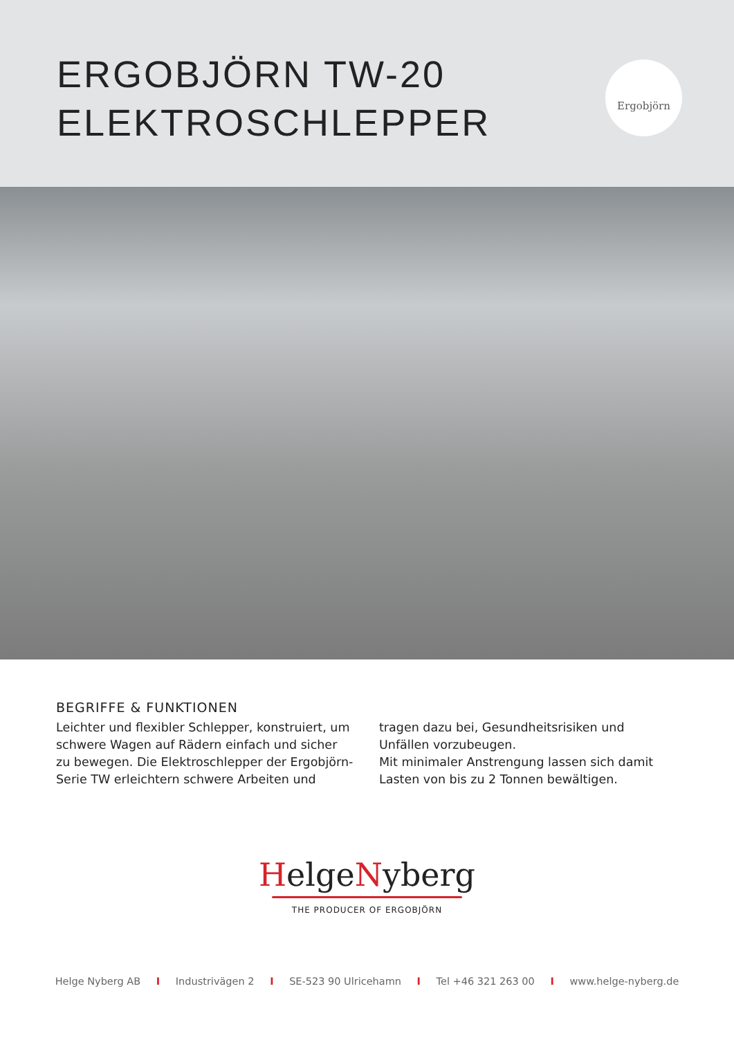ERGOBJÖRN TW-20
ELEKTROSCHLEPPER
Ergobjörn
BEGRIFFE & FUNKTIONEN
Leichter und flexibler Schlepper, konstruiert, um schwere Wagen auf Rädern einfach und sicher zu bewegen. Die Elektroschlepper der Ergobjörn-Serie TW erleichtern schwere Arbeiten und tragen dazu bei, Gesundheitsrisiken und Unfällen vorzubeugen.
Mit minimaler Anstrengung lassen sich damit Lasten von bis zu 2 Tonnen bewältigen.
HelgeNyberg
THE PRODUCER OF ERGOBJÖRN
Helge Nyberg AB I Industrivägen 2 I SE-523 90 Ulricehamn I Tel +46 321 263 00 I www.helge-nyberg.de